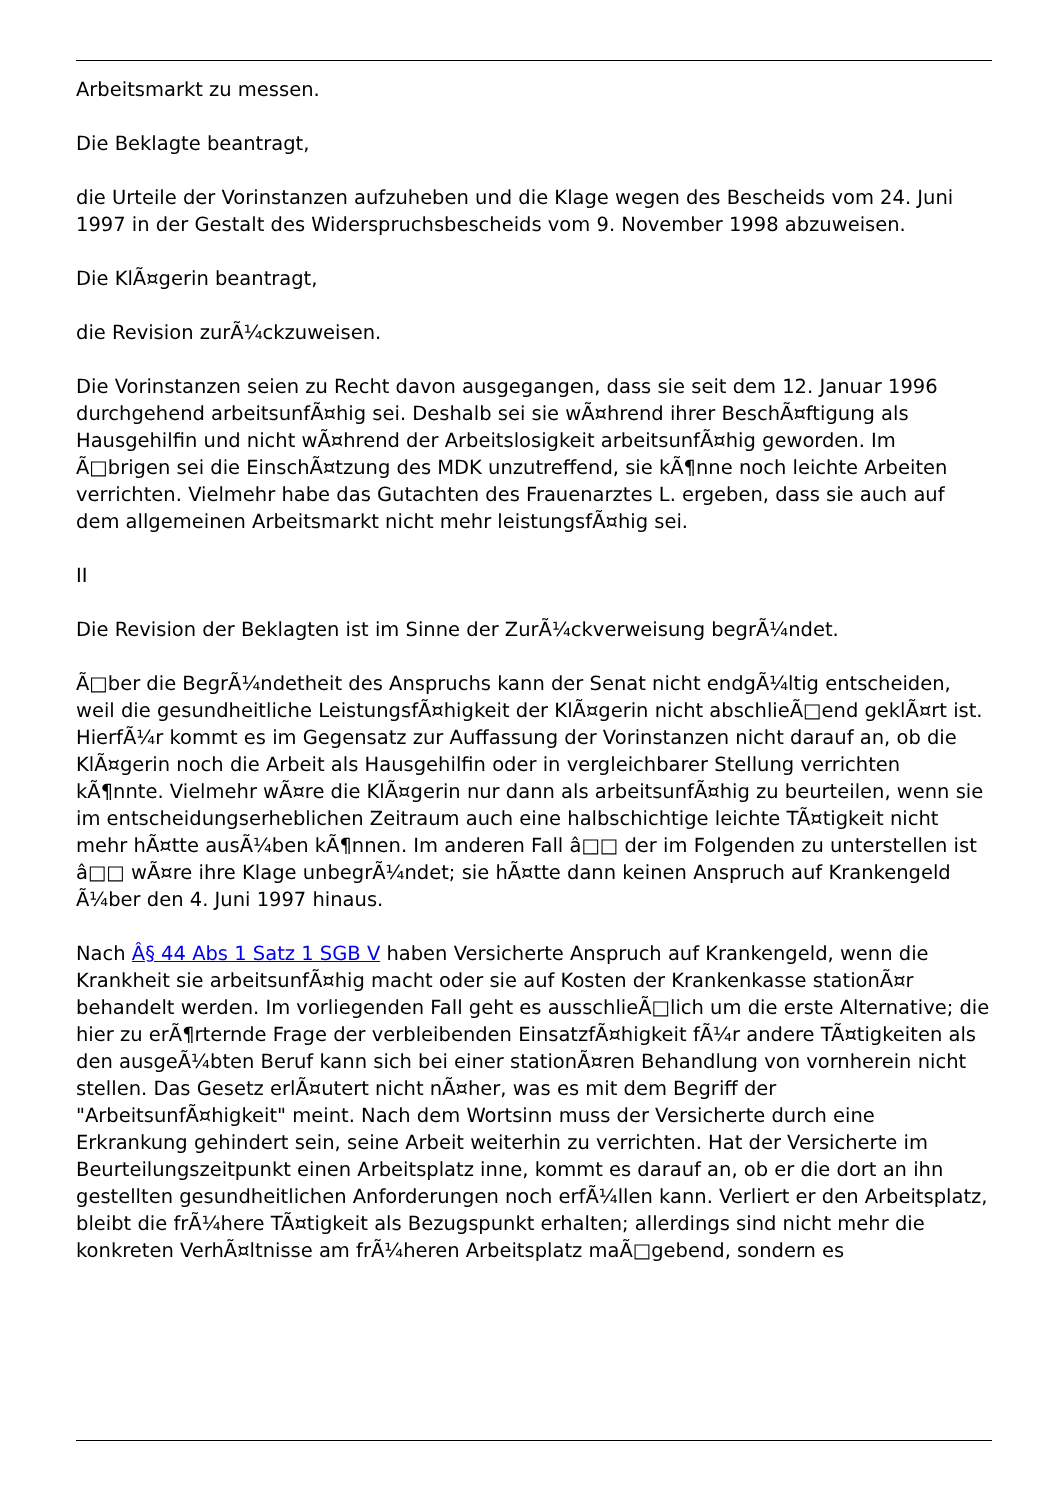Arbeitsmarkt zu messen.
Die Beklagte beantragt,
die Urteile der Vorinstanzen aufzuheben und die Klage wegen des Bescheids vom 24. Juni 1997 in der Gestalt des Widerspruchsbescheids vom 9. November 1998 abzuweisen.
Die KlÃ¤gerin beantragt,
die Revision zurÃ¼ckzuweisen.
Die Vorinstanzen seien zu Recht davon ausgegangen, dass sie seit dem 12. Januar 1996 durchgehend arbeitsunfÃ¤hig sei. Deshalb sei sie wÃ¤hrend ihrer BeschÃ¤ftigung als Hausgehilfin und nicht wÃ¤hrend der Arbeitslosigkeit arbeitsunfÃ¤hig geworden. Im Ã□brigen sei die EinschÃ¤tzung des MDK unzutreffend, sie kÃ¶nne noch leichte Arbeiten verrichten. Vielmehr habe das Gutachten des Frauenarztes L. ergeben, dass sie auch auf dem allgemeinen Arbeitsmarkt nicht mehr leistungsfÃ¤hig sei.
II
Die Revision der Beklagten ist im Sinne der ZurÃ¼ckverweisung begrÃ¼ndet.
Ã□ber die BegrÃ¼ndetheit des Anspruchs kann der Senat nicht endgÃ¼ltig entscheiden, weil die gesundheitliche LeistungsfÃ¤higkeit der KlÃ¤gerin nicht abschlieÃ□end geklÃ¤rt ist. HierfÃ¼r kommt es im Gegensatz zur Auffassung der Vorinstanzen nicht darauf an, ob die KlÃ¤gerin noch die Arbeit als Hausgehilfin oder in vergleichbarer Stellung verrichten kÃ¶nnte. Vielmehr wÃ¤re die KlÃ¤gerin nur dann als arbeitsunfÃ¤hig zu beurteilen, wenn sie im entscheidungserheblichen Zeitraum auch eine halbschichtige leichte TÃ¤tigkeit nicht mehr hÃ¤tte ausÃ¼ben kÃ¶nnen. Im anderen Fall â□□ der im Folgenden zu unterstellen ist â□□ wÃ¤re ihre Klage unbegrÃ¼ndet; sie hÃ¤tte dann keinen Anspruch auf Krankengeld Ã¼ber den 4. Juni 1997 hinaus.
Nach Â§ 44 Abs 1 Satz 1 SGB V haben Versicherte Anspruch auf Krankengeld, wenn die Krankheit sie arbeitsunfÃ¤hig macht oder sie auf Kosten der Krankenkasse stationÃ¤r behandelt werden. Im vorliegenden Fall geht es ausschlieÃ□lich um die erste Alternative; die hier zu erÃ¶rternde Frage der verbleibenden EinsatzfÃ¤higkeit fÃ¼r andere TÃ¤tigkeiten als den ausgeÃ¼bten Beruf kann sich bei einer stationÃ¤ren Behandlung von vornherein nicht stellen. Das Gesetz erlÃ¤utert nicht nÃ¤her, was es mit dem Begriff der "ArbeitsunfÃ¤higkeit" meint. Nach dem Wortsinn muss der Versicherte durch eine Erkrankung gehindert sein, seine Arbeit weiterhin zu verrichten. Hat der Versicherte im Beurteilungszeitpunkt einen Arbeitsplatz inne, kommt es darauf an, ob er die dort an ihn gestellten gesundheitlichen Anforderungen noch erfÃ¼llen kann. Verliert er den Arbeitsplatz, bleibt die frÃ¼here TÃ¤tigkeit als Bezugspunkt erhalten; allerdings sind nicht mehr die konkreten VerhÃ¤ltnisse am frÃ¼heren Arbeitsplatz maÃ□gebend, sondern es